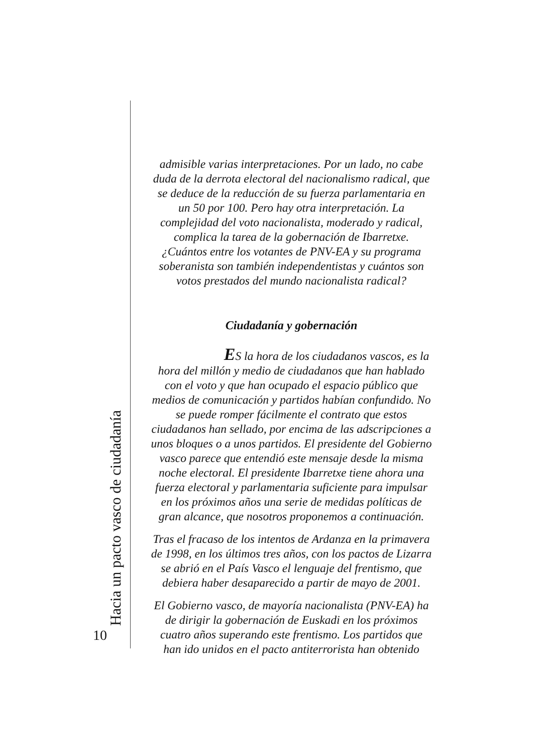Hacia un pacto vasco de ciudadanía
10
admisible varias interpretaciones. Por un lado, no cabe duda de la derrota electoral del nacionalismo radical, que se deduce de la reducción de su fuerza parlamentaria en un 50 por 100. Pero hay otra interpretación. La complejidad del voto nacionalista, moderado y radical, complica la tarea de la gobernación de Ibarretxe. ¿Cuántos entre los votantes de PNV-EA y su programa soberanista son también independentistas y cuántos son votos prestados del mundo nacionalista radical?
Ciudadanía y gobernación
ES la hora de los ciudadanos vascos, es la hora del millón y medio de ciudadanos que han hablado con el voto y que han ocupado el espacio público que medios de comunicación y partidos habían confundido. No se puede romper fácilmente el contrato que estos ciudadanos han sellado, por encima de las adscripciones a unos bloques o a unos partidos. El presidente del Gobierno vasco parece que entendió este mensaje desde la misma noche electoral. El presidente Ibarretxe tiene ahora una fuerza electoral y parlamentaria suficiente para impulsar en los próximos años una serie de medidas políticas de gran alcance, que nosotros proponemos a continuación.
Tras el fracaso de los intentos de Ardanza en la primavera de 1998, en los últimos tres años, con los pactos de Lizarra se abrió en el País Vasco el lenguaje del frentismo, que debiera haber desaparecido a partir de mayo de 2001.
El Gobierno vasco, de mayoría nacionalista (PNV-EA) ha de dirigir la gobernación de Euskadi en los próximos cuatro años superando este frentismo. Los partidos que han ido unidos en el pacto antiterrorista han obtenido